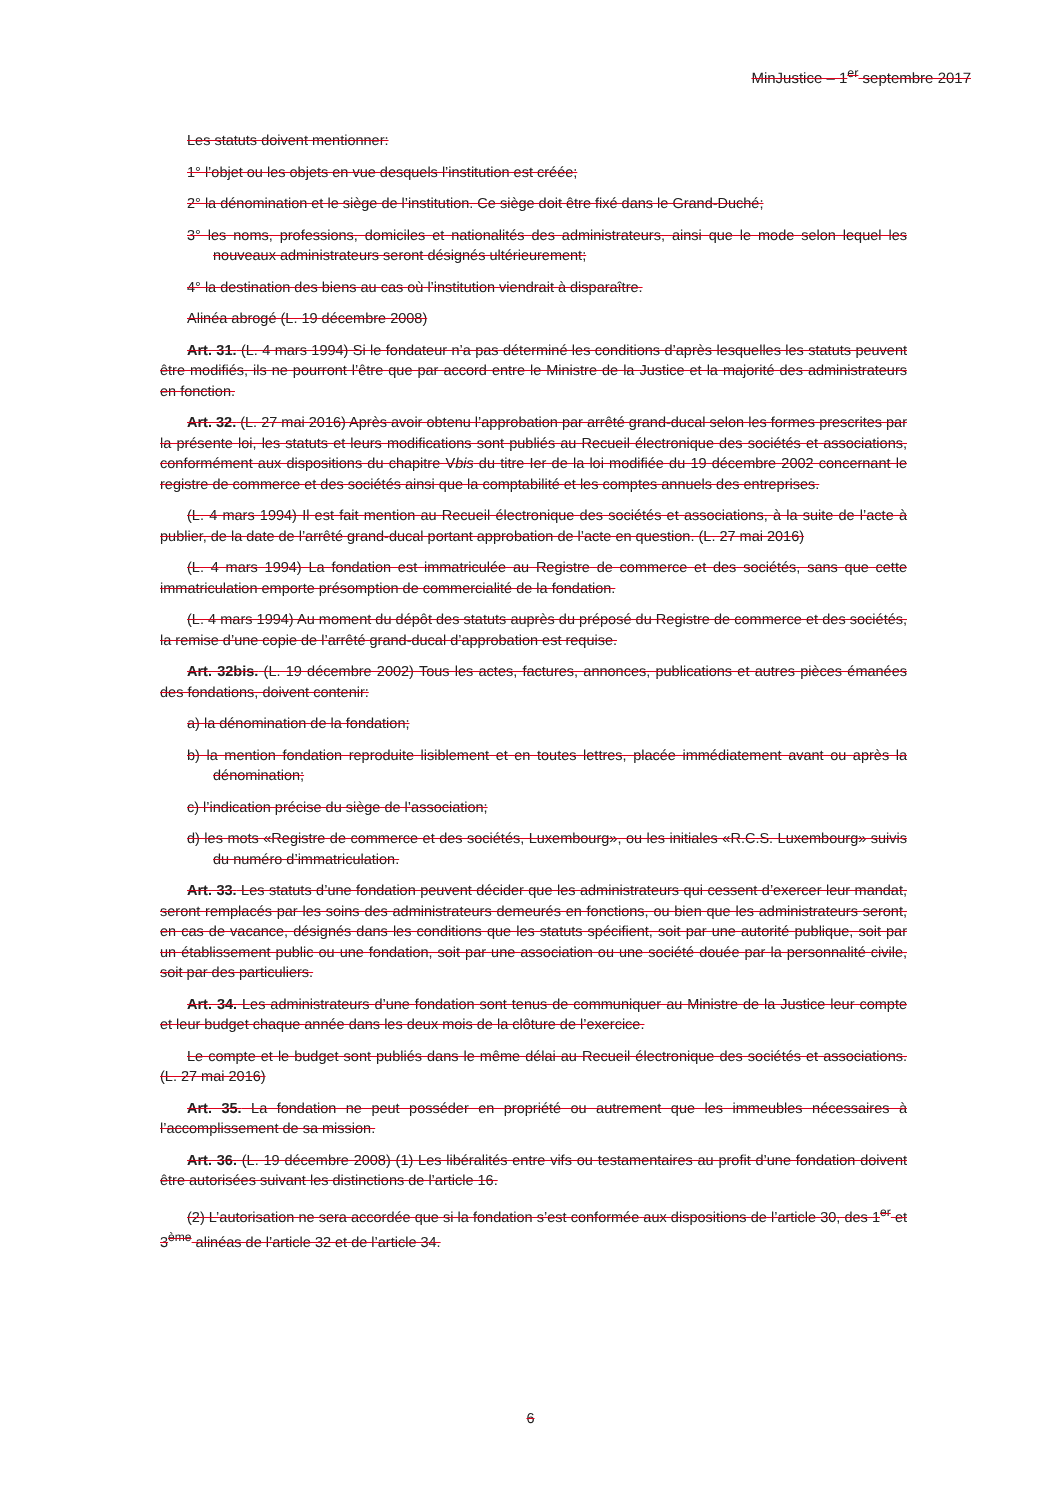MinJustice – 1<sup>er</sup> septembre 2017
Les statuts doivent mentionner:
1° l’objet ou les objets en vue desquels l’institution est créée;
2° la dénomination et le siège de l’institution. Ce siège doit être fixé dans le Grand-Duché;
3° les noms, professions, domiciles et nationalités des administrateurs, ainsi que le mode selon lequel les nouveaux administrateurs seront désignés ultérieurement;
4° la destination des biens au cas où l’institution viendrait à disparaître.
Alinéa abrogé (L. 19 décembre 2008)
Art. 31. (L. 4 mars 1994) Si le fondateur n’a pas déterminé les conditions d’après lesquelles les statuts peuvent être modifiés, ils ne pourront l’être que par accord entre le Ministre de la Justice et la majorité des administrateurs en fonction.
Art. 32. (L. 27 mai 2016) Après avoir obtenu l’approbation par arrêté grand-ducal selon les formes prescrites par la présente loi, les statuts et leurs modifications sont publiés au Recueil électronique des sociétés et associations, conformément aux dispositions du chapitre Vbis du titre Ier de la loi modifiée du 19 décembre 2002 concernant le registre de commerce et des sociétés ainsi que la comptabilité et les comptes annuels des entreprises.
(L. 4 mars 1994) Il est fait mention au Recueil électronique des sociétés et associations, à la suite de l’acte à publier, de la date de l’arrêté grand-ducal portant approbation de l’acte en question. (L. 27 mai 2016)
(L. 4 mars 1994) La fondation est immatriculée au Registre de commerce et des sociétés, sans que cette immatriculation emporte présomption de commercialité de la fondation.
(L. 4 mars 1994) Au moment du dépôt des statuts auprès du préposé du Registre de commerce et des sociétés, la remise d’une copie de l’arrêté grand-ducal d’approbation est requise.
Art. 32bis. (L. 19 décembre 2002) Tous les actes, factures, annonces, publications et autres pièces émanées des fondations, doivent contenir:
a) la dénomination de la fondation;
b) la mention fondation reproduite lisiblement et en toutes lettres, placée immédiatement avant ou après la dénomination;
c) l’indication précise du siège de l’association;
d) les mots «Registre de commerce et des sociétés, Luxembourg», ou les initiales «R.C.S. Luxembourg» suivis du numéro d’immatriculation.
Art. 33. Les statuts d’une fondation peuvent décider que les administrateurs qui cessent d’exercer leur mandat, seront remplacés par les soins des administrateurs demeurés en fonctions, ou bien que les administrateurs seront, en cas de vacance, désignés dans les conditions que les statuts spécifient, soit par une autorité publique, soit par un établissement public ou une fondation, soit par une association ou une société douée par la personnalité civile, soit par des particuliers.
Art. 34. Les administrateurs d’une fondation sont tenus de communiquer au Ministre de la Justice leur compte et leur budget chaque année dans les deux mois de la clôture de l’exercice.
Le compte et le budget sont publiés dans le même délai au Recueil électronique des sociétés et associations. (L. 27 mai 2016)
Art. 35. La fondation ne peut posséder en propriété ou autrement que les immeubles nécessaires à l’accomplissement de sa mission.
Art. 36. (L. 19 décembre 2008) (1) Les libéralités entre vifs ou testamentaires au profit d’une fondation doivent être autorisées suivant les distinctions de l’article 16.
(2) L’autorisation ne sera accordée que si la fondation s’est conformée aux dispositions de l’article 30, des 1<sup>er</sup> et 3<sup>ème</sup> alinéas de l’article 32 et de l’article 34.
6